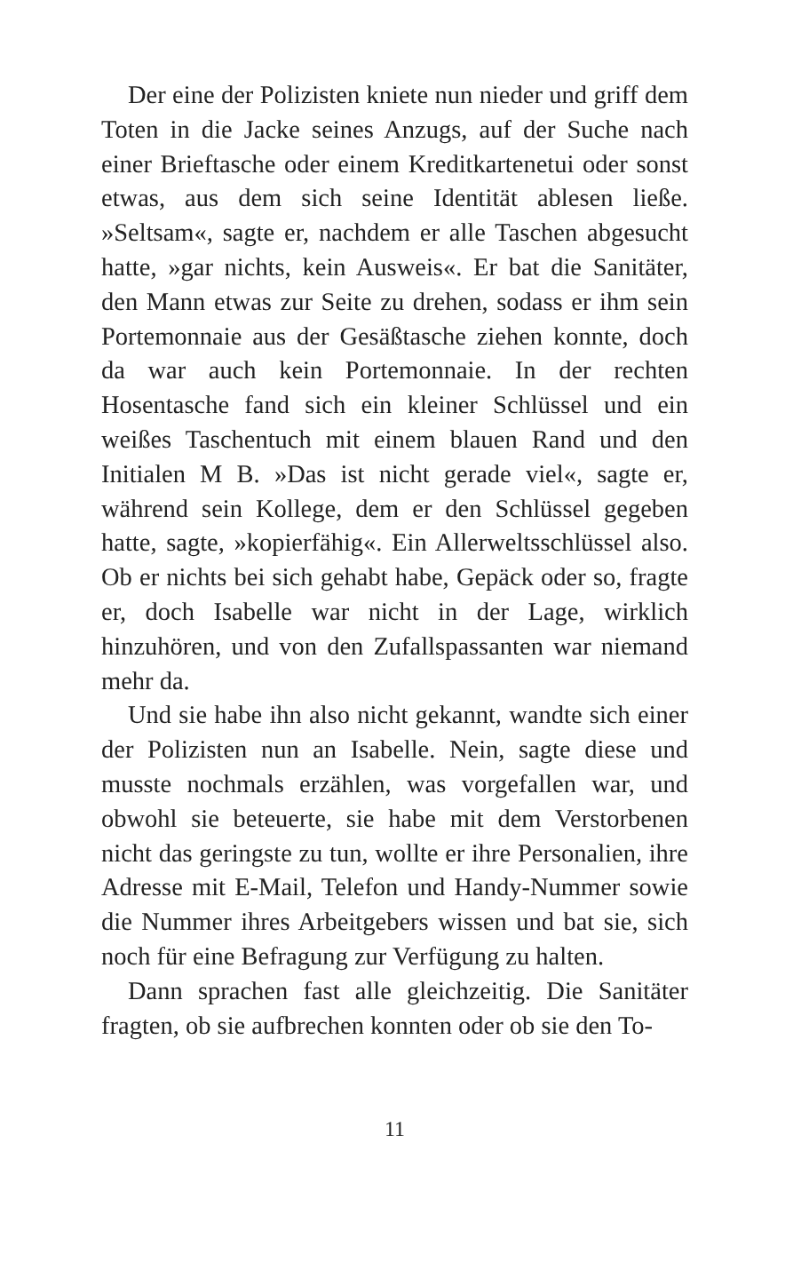Der eine der Polizisten kniete nun nieder und griff dem Toten in die Jacke seines Anzugs, auf der Suche nach einer Brieftasche oder einem Kreditkartenetui oder sonst etwas, aus dem sich seine Identität ablesen ließe. »Seltsam«, sagte er, nachdem er alle Taschen abgesucht hatte, »gar nichts, kein Ausweis«. Er bat die Sanitäter, den Mann etwas zur Seite zu drehen, sodass er ihm sein Portemonnaie aus der Gesäßtasche ziehen konnte, doch da war auch kein Portemonnaie. In der rechten Hosentasche fand sich ein kleiner Schlüssel und ein weißes Taschentuch mit einem blauen Rand und den Initialen M B. »Das ist nicht gerade viel«, sagte er, während sein Kollege, dem er den Schlüssel gegeben hatte, sagte, »kopierfähig«. Ein Allerweltsschlüssel also. Ob er nichts bei sich gehabt habe, Gepäck oder so, fragte er, doch Isabelle war nicht in der Lage, wirklich hinzuhören, und von den Zufallspassanten war niemand mehr da.
Und sie habe ihn also nicht gekannt, wandte sich einer der Polizisten nun an Isabelle. Nein, sagte diese und musste nochmals erzählen, was vorgefallen war, und obwohl sie beteuerte, sie habe mit dem Verstorbenen nicht das geringste zu tun, wollte er ihre Personalien, ihre Adresse mit E-Mail, Telefon und Handy-Nummer sowie die Nummer ihres Arbeitgebers wissen und bat sie, sich noch für eine Befragung zur Verfügung zu halten.
Dann sprachen fast alle gleichzeitig. Die Sanitäter fragten, ob sie aufbrechen konnten oder ob sie den To-
11